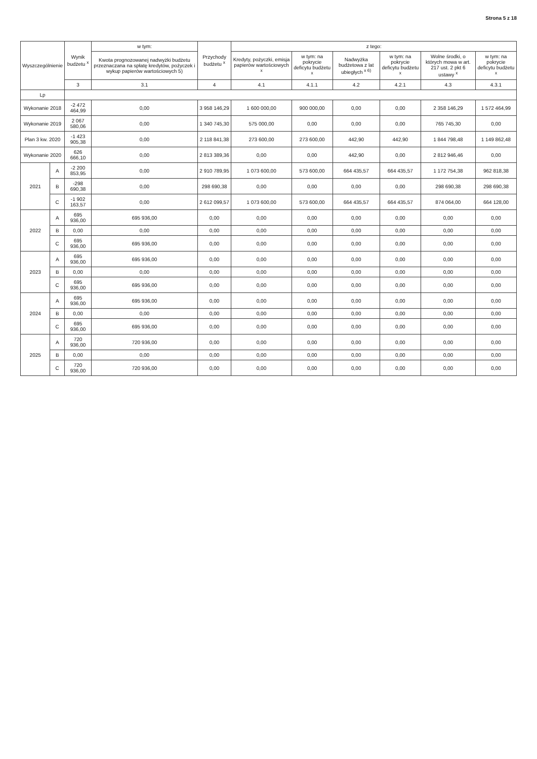Strona 5 z 18
| Wyszczególnienie | | Wynik budżetu <sup>x</sup> | w tym: | Przychody budżetu <sup>x</sup> | z tego: | | | | | |
| --- | --- | --- | --- | --- | --- | --- | --- | --- | --- | --- |
| | | | Kwota prognozowanej nadwyżki budżetu przeznaczana na spłatę kredytów, pożyczek i wykup papierów wartościowych 5) | | Kredyty, pożyczki, emisja papierów wartościowych <sup>x</sup> | w tym: na pokrycie deficytu budżetu <sup>x</sup> | Nadwyżka budżetowa z lat ubiegłych <sup>x 6)</sup> | w tym: na pokrycie deficytu budżetu <sup>x</sup> | Wolne środki, o których mowa w art. 217 ust. 2 pkt 6 ustawy <sup>x</sup> | w tym: na pokrycie deficytu budżetu <sup>x</sup> |
| | | 3 | 3.1 | 4 | 4.1 | 4.1.1 | 4.2 | 4.2.1 | 4.3 | 4.3.1 |
| Lp | | | | | | | | | | |
| Wykonanie 2018 | | -2 472 464,99 | 0,00 | 3 958 146,29 | 1 600 000,00 | 900 000,00 | 0,00 | 0,00 | 2 358 146,29 | 1 572 464,99 |
| Wykonanie 2019 | | 2 067 580,06 | 0,00 | 1 340 745,30 | 575 000,00 | 0,00 | 0,00 | 0,00 | 765 745,30 | 0,00 |
| Plan 3 kw. 2020 | | -1 423 905,38 | 0,00 | 2 118 841,38 | 273 600,00 | 273 600,00 | 442,90 | 442,90 | 1 844 798,48 | 1 149 862,48 |
| Wykonanie 2020 | | 626 666,10 | 0,00 | 2 813 389,36 | 0,00 | 0,00 | 442,90 | 0,00 | 2 812 946,46 | 0,00 |
| 2021 | A | -2 200 853,95 | 0,00 | 2 910 789,95 | 1 073 600,00 | 573 600,00 | 664 435,57 | 664 435,57 | 1 172 754,38 | 962 818,38 |
| | B | -298 690,38 | 0,00 | 298 690,38 | 0,00 | 0,00 | 0,00 | 0,00 | 298 690,38 | 298 690,38 |
| | C | -1 902 163,57 | 0,00 | 2 612 099,57 | 1 073 600,00 | 573 600,00 | 664 435,57 | 664 435,57 | 874 064,00 | 664 128,00 |
| 2022 | A | 695 936,00 | 695 936,00 | 0,00 | 0,00 | 0,00 | 0,00 | 0,00 | 0,00 | 0,00 |
| | B | 0,00 | 0,00 | 0,00 | 0,00 | 0,00 | 0,00 | 0,00 | 0,00 | 0,00 |
| | C | 695 936,00 | 695 936,00 | 0,00 | 0,00 | 0,00 | 0,00 | 0,00 | 0,00 | 0,00 |
| 2023 | A | 695 936,00 | 695 936,00 | 0,00 | 0,00 | 0,00 | 0,00 | 0,00 | 0,00 | 0,00 |
| | B | 0,00 | 0,00 | 0,00 | 0,00 | 0,00 | 0,00 | 0,00 | 0,00 | 0,00 |
| | C | 695 936,00 | 695 936,00 | 0,00 | 0,00 | 0,00 | 0,00 | 0,00 | 0,00 | 0,00 |
| 2024 | A | 695 936,00 | 695 936,00 | 0,00 | 0,00 | 0,00 | 0,00 | 0,00 | 0,00 | 0,00 |
| | B | 0,00 | 0,00 | 0,00 | 0,00 | 0,00 | 0,00 | 0,00 | 0,00 | 0,00 |
| | C | 695 936,00 | 695 936,00 | 0,00 | 0,00 | 0,00 | 0,00 | 0,00 | 0,00 | 0,00 |
| 2025 | A | 720 936,00 | 720 936,00 | 0,00 | 0,00 | 0,00 | 0,00 | 0,00 | 0,00 | 0,00 |
| | B | 0,00 | 0,00 | 0,00 | 0,00 | 0,00 | 0,00 | 0,00 | 0,00 | 0,00 |
| | C | 720 936,00 | 720 936,00 | 0,00 | 0,00 | 0,00 | 0,00 | 0,00 | 0,00 | 0,00 |